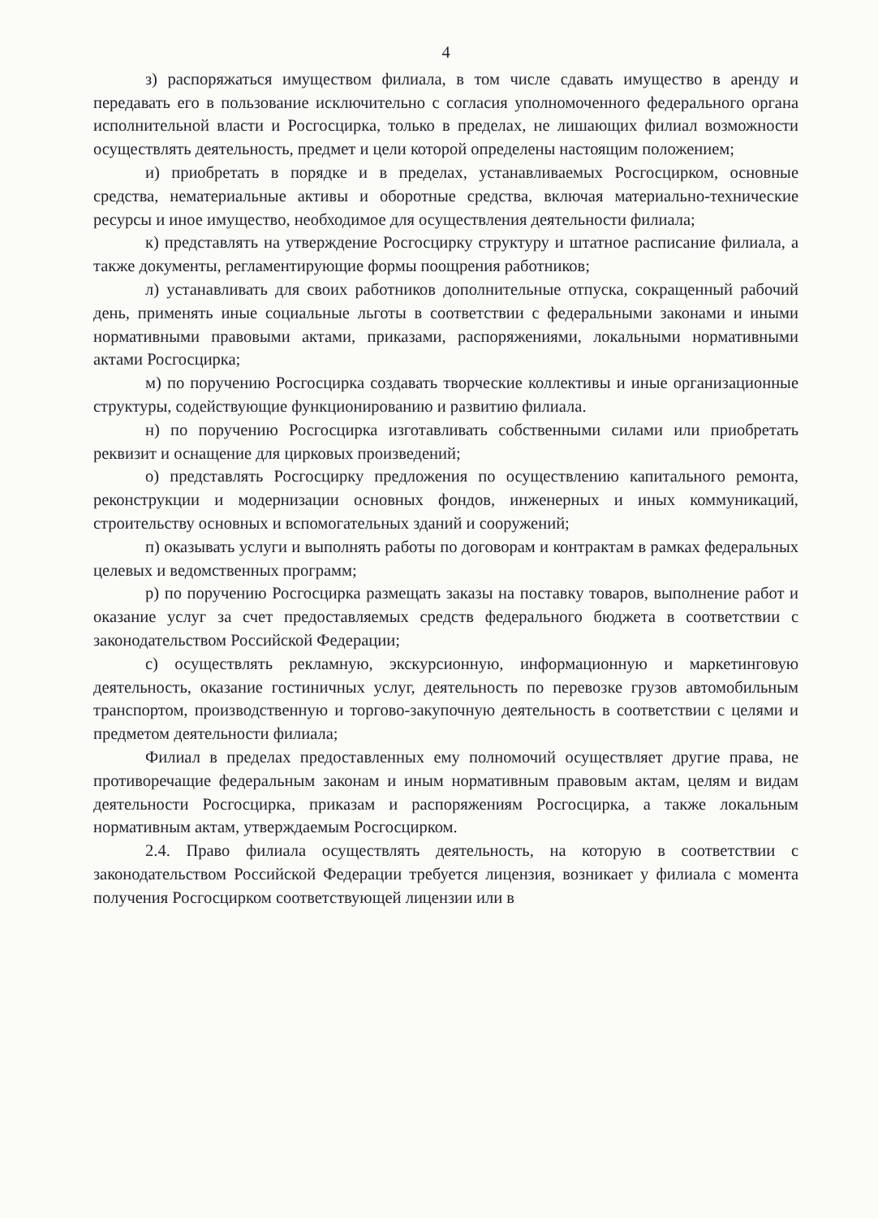4
з) распоряжаться имуществом филиала, в том числе сдавать имущество в аренду и передавать его в пользование исключительно с согласия уполномоченного федерального органа исполнительной власти и Росгосцирка, только в пределах, не лишающих филиал возможности осуществлять деятельность, предмет и цели которой определены настоящим положением;
и) приобретать в порядке и в пределах, устанавливаемых Росгосцирком, основные средства, нематериальные активы и оборотные средства, включая материально-технические ресурсы и иное имущество, необходимое для осуществления деятельности филиала;
к) представлять на утверждение Росгосцирку структуру и штатное расписание филиала, а также документы, регламентирующие формы поощрения работников;
л) устанавливать для своих работников дополнительные отпуска, сокращенный рабочий день, применять иные социальные льготы в соответствии с федеральными законами и иными нормативными правовыми актами, приказами, распоряжениями, локальными нормативными актами Росгосцирка;
м) по поручению Росгосцирка создавать творческие коллективы и иные организационные структуры, содействующие функционированию и развитию филиала.
н) по поручению Росгосцирка изготавливать собственными силами или приобретать реквизит и оснащение для цирковых произведений;
о) представлять Росгосцирку предложения по осуществлению капитального ремонта, реконструкции и модернизации основных фондов, инженерных и иных коммуникаций, строительству основных и вспомогательных зданий и сооружений;
п) оказывать услуги и выполнять работы по договорам и контрактам в рамках федеральных целевых и ведомственных программ;
р) по поручению Росгосцирка размещать заказы на поставку товаров, выполнение работ и оказание услуг за счет предоставляемых средств федерального бюджета в соответствии с законодательством Российской Федерации;
с) осуществлять рекламную, экскурсионную, информационную и маркетинговую деятельность, оказание гостиничных услуг, деятельность по перевозке грузов автомобильным транспортом, производственную и торгово-закупочную деятельность в соответствии с целями и предметом деятельности филиала;
Филиал в пределах предоставленных ему полномочий осуществляет другие права, не противоречащие федеральным законам и иным нормативным правовым актам, целям и видам деятельности Росгосцирка, приказам и распоряжениям Росгосцирка, а также локальным нормативным актам, утверждаемым Росгосцирком.
2.4. Право филиала осуществлять деятельность, на которую в соответствии с законодательством Российской Федерации требуется лицензия, возникает у филиала с момента получения Росгосцирком соответствующей лицензии или в